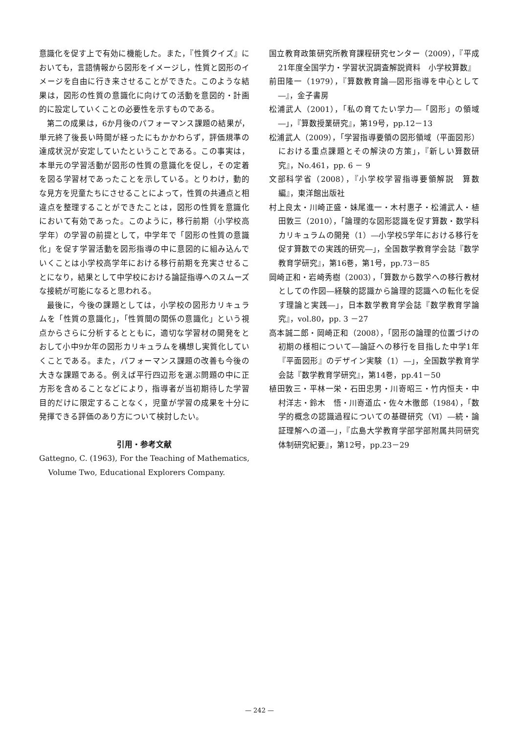意識化を促す上で有効に機能した。また，『性質クイズ』においても，言語情報から図形をイメージし，性質と図形のイメージを自由に行き来させることができた。このような結果は，図形の性質の意識化に向けての活動を意図的・計画的に設定していくことの必要性を示すものである。
第二の成果は，6か月後のパフォーマンス課題の結果が，単元終了後長い時間が経ったにもかかわらず，評価規準の達成状況が安定していたということである。この事実は，本単元の学習活動が図形の性質の意識化を促し，その定着を図る学習材であったことを示している。とりわけ，動的な見方を児童たちにさせることによって，性質の共通点と相違点を整理することができたことは，図形の性質を意識化において有効であった。このように，移行前期（小学校高学年）の学習の前提として，中学年で「図形の性質の意識化」を促す学習活動を図形指導の中に意図的に組み込んでいくことは小学校高学年における移行前期を充実させることになり，結果として中学校における論証指導へのスムーズな接続が可能になると思われる。
最後に，今後の課題としては，小学校の図形カリキュラムを「性質の意識化」，「性質間の関係の意識化」という視点からさらに分析するとともに，適切な学習材の開発をとおして小中9か年の図形カリキュラムを構想し実質化していくことである。また，パフォーマンス課題の改善も今後の大きな課題である。例えば平行四辺形を選ぶ問題の中に正方形を含めることなどにより，指導者が当初期待した学習目的だけに限定することなく，児童が学習の成果を十分に発揮できる評価のあり方について検討したい。
引用・参考文献
Gattegno, C. (1963), For the Teaching of Mathematics, Volume Two, Educational Explorers Company.
国立教育政策研究所教育課程研究センター（2009），『平成21年度全国学力・学習状況調査解説資料　小学校算数』
前田隆一（1979），『算数教育論―図形指導を中心として―』，金子書房
松浦武人（2001），「私の育てたい学力―「図形」の領域―」，『算数授業研究』，第19号，pp.12－13
松浦武人（2009），「学習指導要領の図形領域（平面図形）における重点課題とその解決の方策」，『新しい算数研究』，No.461，pp. 6 － 9
文部科学省（2008），『小学校学習指導要領解説　算数編』，東洋館出版社
村上良太・川崎正盛・妹尾進一・木村惠子・松浦武人・植田敦三（2010），「論理的な図形認識を促す算数・数学科カリキュラムの開発（1）―小学校5学年における移行を促す算数での実践的研究―」，全国数学教育学会誌『数学教育学研究』，第16巻，第1号，pp.73－85
岡崎正和・岩崎秀樹（2003），「算数から数学への移行教材としての作図―経験的認識から論理的認識への転化を促す理論と実践―」，日本数学教育学会誌『数学教育学論究』，vol.80，pp. 3 －27
高本誠二郎・岡崎正和（2008），「図形の論理的位置づけの初期の様相について―論証への移行を目指した中学1年『平面図形』のデザイン実験（1）―」，全国数学教育学会誌『数学教育学研究』，第14巻，pp.41－50
植田敦三・平林一栄・石田忠男・川嵜昭三・竹内恒夫・中村洋志・鈴木　悟・川嵜道広・佐々木徹郎（1984），「数学的概念の認識過程についての基礎研究（Ⅵ）―続・論証理解への道―」，『広島大学教育学部学部附属共同研究体制研究紀要』，第12号，pp.23－29
— 242 —